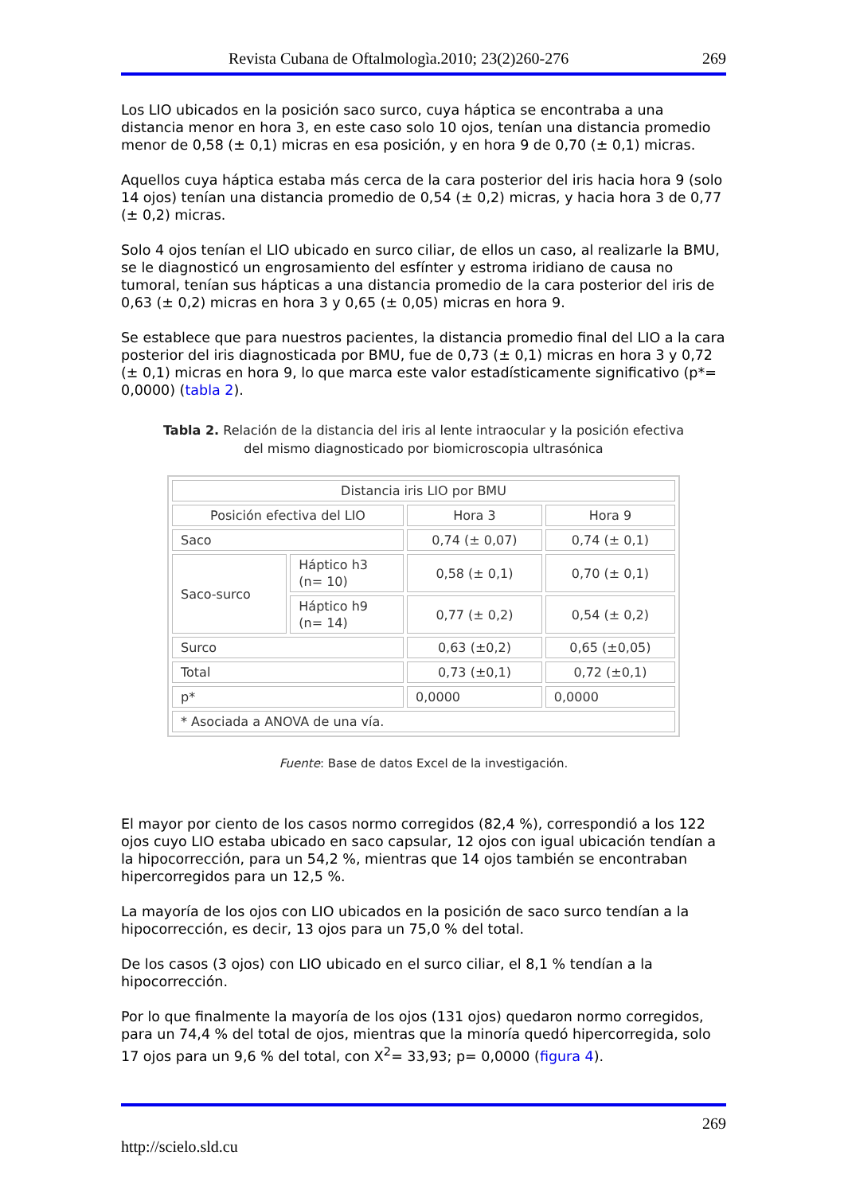Revista Cubana de Oftalmologìa.2010; 23(2)260-276 269
Los LIO ubicados en la posición saco surco, cuya háptica se encontraba a una distancia menor en hora 3, en este caso solo 10 ojos, tenían una distancia promedio menor de 0,58 (± 0,1) micras en esa posición, y en hora 9 de 0,70 (± 0,1) micras.
Aquellos cuya háptica estaba más cerca de la cara posterior del iris hacia hora 9 (solo 14 ojos) tenían una distancia promedio de 0,54 (± 0,2) micras, y hacia hora 3 de 0,77 (± 0,2) micras.
Solo 4 ojos tenían el LIO ubicado en surco ciliar, de ellos un caso, al realizarle la BMU, se le diagnosticó un engrosamiento del esfínter y estroma iridiano de causa no tumoral, tenían sus hápticas a una distancia promedio de la cara posterior del iris de 0,63 (± 0,2) micras en hora 3 y 0,65 (± 0,05) micras en hora 9.
Se establece que para nuestros pacientes, la distancia promedio final del LIO a la cara posterior del iris diagnosticada por BMU, fue de 0,73 (± 0,1) micras en hora 3 y 0,72 (± 0,1) micras en hora 9, lo que marca este valor estadísticamente significativo (p*= 0,0000) (tabla 2).
Tabla 2. Relación de la distancia del iris al lente intraocular y la posición efectiva
del mismo diagnosticado por biomicroscopia ultrasónica
| Distancia iris LIO por BMU | | | |
| Posición efectiva del LIO | | Hora 3 | Hora 9 |
| Saco | | 0,74 (± 0,07) | 0,74 (± 0,1) |
| Saco-surco | Háptico h3 (n= 10) | 0,58 (± 0,1) | 0,70 (± 0,1) |
| | Háptico h9 (n= 14) | 0,77 (± 0,2) | 0,54 (± 0,2) |
| Surco | | 0,63 (±0,2) | 0,65 (±0,05) |
| Total | | 0,73 (±0,1) | 0,72 (±0,1) |
| p* | | 0,0000 | 0,0000 |
| * Asociada a ANOVA de una vía. | | | |
Fuente: Base de datos Excel de la investigación.
El mayor por ciento de los casos normo corregidos (82,4 %), correspondió a los 122 ojos cuyo LIO estaba ubicado en saco capsular, 12 ojos con igual ubicación tendían a la hipocorrección, para un 54,2 %, mientras que 14 ojos también se encontraban hipercorregidos para un 12,5 %.
La mayoría de los ojos con LIO ubicados en la posición de saco surco tendían a la hipocorrección, es decir, 13 ojos para un 75,0 % del total.
De los casos (3 ojos) con LIO ubicado en el surco ciliar, el 8,1 % tendían a la hipocorrección.
Por lo que finalmente la mayoría de los ojos (131 ojos) quedaron normo corregidos, para un 74,4 % del total de ojos, mientras que la minoría quedó hipercorregida, solo 17 ojos para un 9,6 % del total, con X<sup>2</sup>= 33,93; p= 0,0000 (figura 4).
269
http://scielo.sld.cu